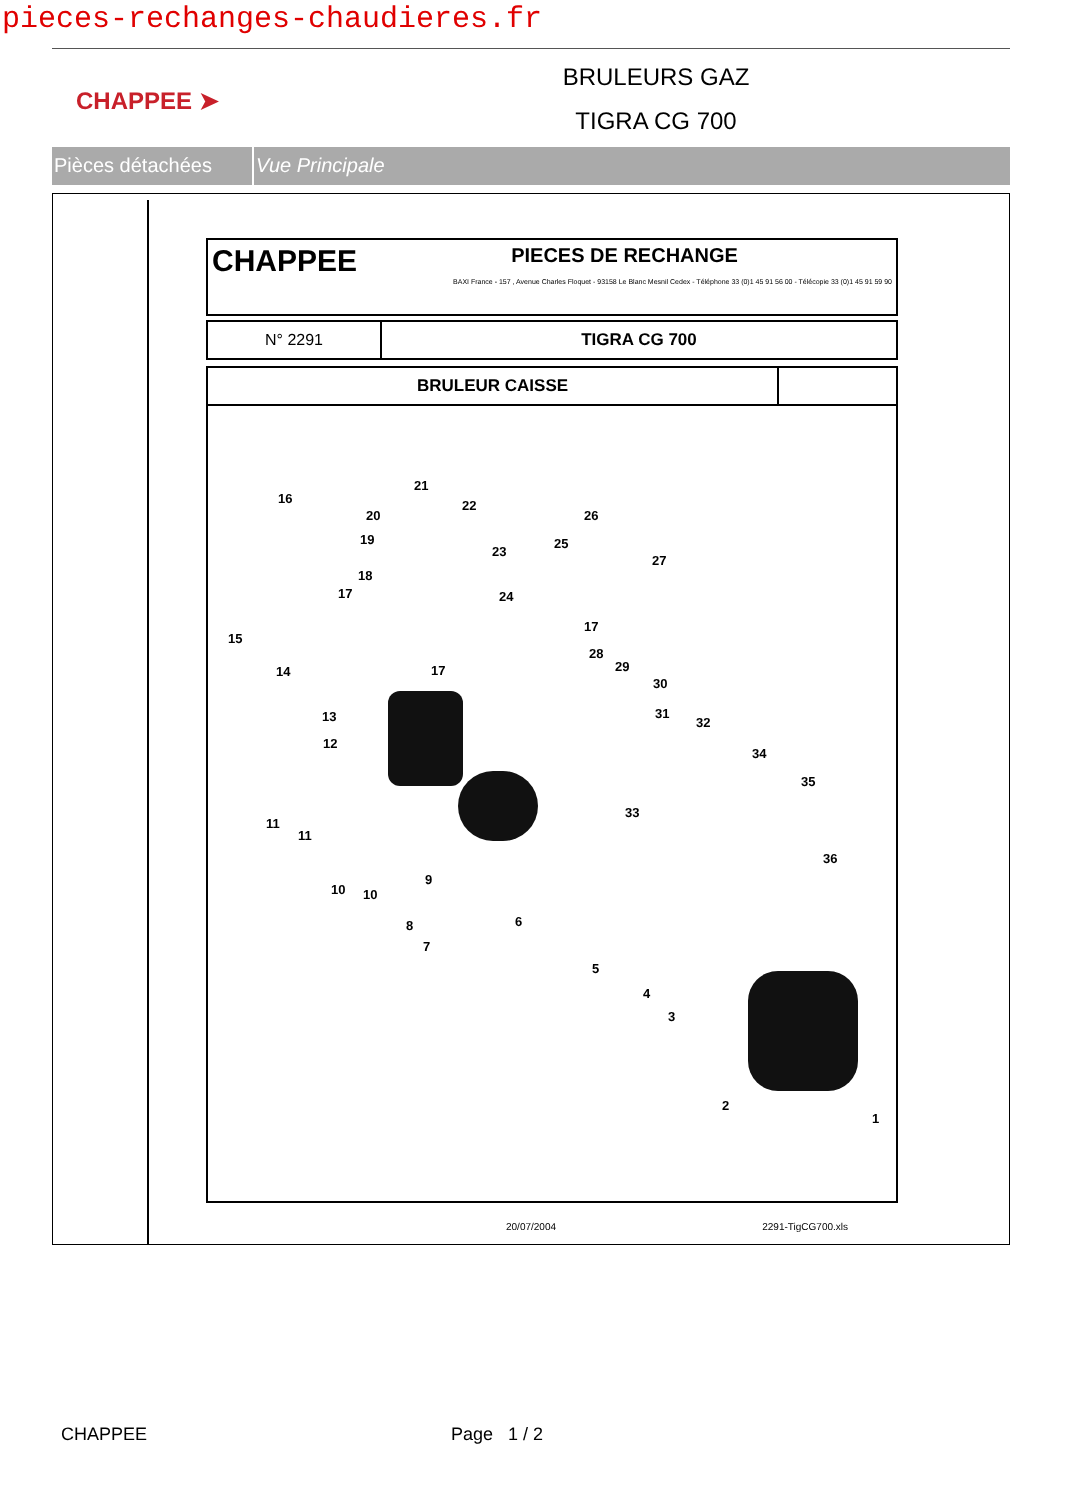pieces-rechanges-chaudieres.fr
CHAPPEE ➤
BRULEURS GAZ
TIGRA CG 700
Pièces détachées Vue Principale
| CHAPPEE PIECES DE RECHANGE BAXI France - 157 , Avenue Charles Floquet - 93158 Le Blanc Mesnil Cedex - Téléphone 33 (0)1 45 91 56 00 - Télécopie 33 (0)1 45 91 59 90 |
| N° 2291 | TIGRA CG 700 |
| BRULEUR CAISSE | |
16
15
14
13
12
11
11
10 10
9
8
7
6
5
4
3
2
1
21
20
22
19
23
18
17 24
25
26
27
17
17
28
29
30
31
32
33
34
35
36
20/07/2004 2291-TigCG700.xls
CHAPPEE Page 1 / 2